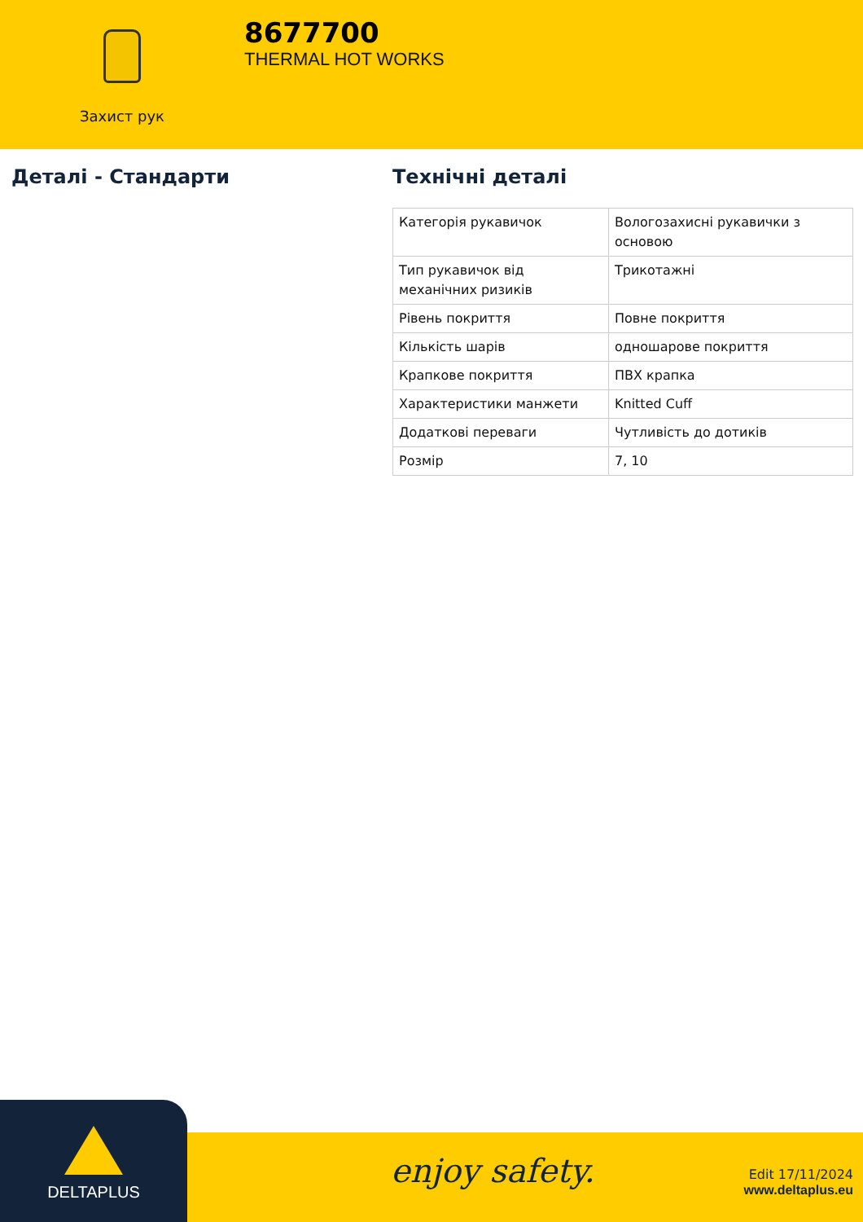Захист рук
8677700
THERMAL HOT WORKS
Деталі - Стандарти Технічні деталі
| Категорія рукавичок | Вологозахисні рукавички з основою |
| Тип рукавичок від механічних ризиків | Трикотажні |
| Рівень покриття | Повне покриття |
| Кількість шарів | одношарове покриття |
| Крапкове покриття | ПВХ крапка |
| Характеристики манжети | Knitted Cuff |
| Додаткові переваги | Чутливість до дотиків |
| Розмір | 7, 10 |
DELTAPLUS
enjoy safety.
Edit 17/11/2024
www.deltaplus.eu